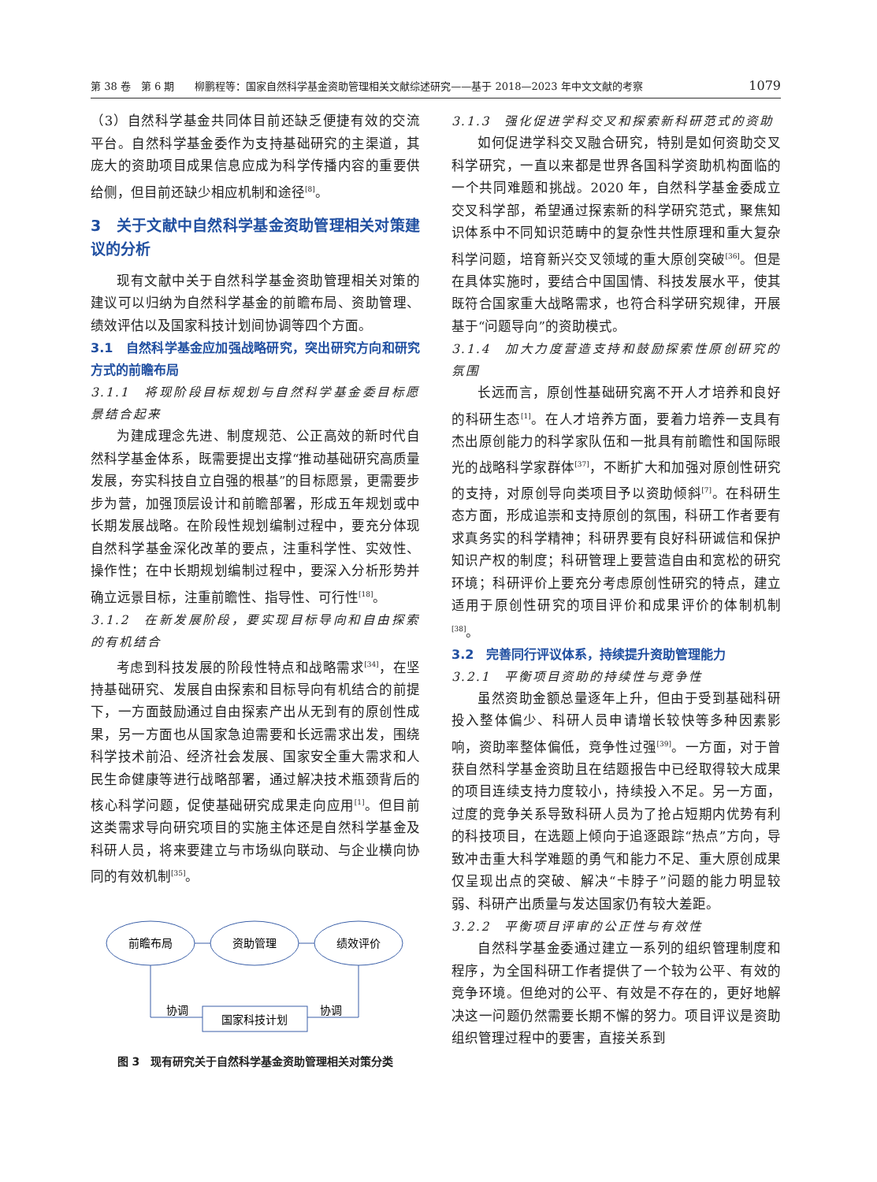第 38 卷　第 6 期　　柳鹏程等：国家自然科学基金资助管理相关文献综述研究——基于 2018—2023 年中文文献的考察 1079
（3）自然科学基金共同体目前还缺乏便捷有效的交流平台。自然科学基金委作为支持基础研究的主渠道，其庞大的资助项目成果信息应成为科学传播内容的重要供给侧，但目前还缺少相应机制和途径<sup>[8]</sup>。
3　关于文献中自然科学基金资助管理相关对策建议的分析
现有文献中关于自然科学基金资助管理相关对策的建议可以归纳为自然科学基金的前瞻布局、资助管理、绩效评估以及国家科技计划间协调等四个方面。
3.1　自然科学基金应加强战略研究，突出研究方向和研究方式的前瞻布局
3.1.1　将现阶段目标规划与自然科学基金委目标愿景结合起来
为建成理念先进、制度规范、公正高效的新时代自然科学基金体系，既需要提出支撑“推动基础研究高质量发展，夯实科技自立自强的根基”的目标愿景，更需要步步为营，加强顶层设计和前瞻部署，形成五年规划或中长期发展战略。在阶段性规划编制过程中，要充分体现自然科学基金深化改革的要点，注重科学性、实效性、操作性；在中长期规划编制过程中，要深入分析形势并确立远景目标，注重前瞻性、指导性、可行性<sup>[18]</sup>。
3.1.2　在新发展阶段，要实现目标导向和自由探索的有机结合
考虑到科技发展的阶段性特点和战略需求<sup>[34]</sup>，在坚持基础研究、发展自由探索和目标导向有机结合的前提下，一方面鼓励通过自由探索产出从无到有的原创性成果，另一方面也从国家急迫需要和长远需求出发，围绕科学技术前沿、经济社会发展、国家安全重大需求和人民生命健康等进行战略部署，通过解决技术瓶颈背后的核心科学问题，促使基础研究成果走向应用<sup>[1]</sup>。但目前这类需求导向研究项目的实施主体还是自然科学基金及科研人员，将来要建立与市场纵向联动、与企业横向协同的有效机制<sup>[35]</sup>。
前瞻布局
资助管理
绩效评价
国家科技计划
协调
协调
图 3　现有研究关于自然科学基金资助管理相关对策分类
3.1.3　强化促进学科交叉和探索新科研范式的资助
如何促进学科交叉融合研究，特别是如何资助交叉科学研究，一直以来都是世界各国科学资助机构面临的一个共同难题和挑战。2020 年，自然科学基金委成立交叉科学部，希望通过探索新的科学研究范式，聚焦知识体系中不同知识范畴中的复杂性共性原理和重大复杂科学问题，培育新兴交叉领域的重大原创突破<sup>[36]</sup>。但是在具体实施时，要结合中国国情、科技发展水平，使其既符合国家重大战略需求，也符合科学研究规律，开展基于“问题导向”的资助模式。
3.1.4　加大力度营造支持和鼓励探索性原创研究的氛围
长远而言，原创性基础研究离不开人才培养和良好的科研生态<sup>[1]</sup>。在人才培养方面，要着力培养一支具有杰出原创能力的科学家队伍和一批具有前瞻性和国际眼光的战略科学家群体<sup>[37]</sup>，不断扩大和加强对原创性研究的支持，对原创导向类项目予以资助倾斜<sup>[7]</sup>。在科研生态方面，形成追崇和支持原创的氛围，科研工作者要有求真务实的科学精神；科研界要有良好科研诚信和保护知识产权的制度；科研管理上要营造自由和宽松的研究环境；科研评价上要充分考虑原创性研究的特点，建立适用于原创性研究的项目评价和成果评价的体制机制<sup>[38]</sup>。
3.2　完善同行评议体系，持续提升资助管理能力
3.2.1　平衡项目资助的持续性与竞争性
虽然资助金额总量逐年上升，但由于受到基础科研投入整体偏少、科研人员申请增长较快等多种因素影响，资助率整体偏低，竞争性过强<sup>[39]</sup>。一方面，对于曾获自然科学基金资助且在结题报告中已经取得较大成果的项目连续支持力度较小，持续投入不足。另一方面，过度的竞争关系导致科研人员为了抢占短期内优势有利的科技项目，在选题上倾向于追逐跟踪“热点”方向，导致冲击重大科学难题的勇气和能力不足、重大原创成果仅呈现出点的突破、解决“卡脖子”问题的能力明显较弱、科研产出质量与发达国家仍有较大差距。
3.2.2　平衡项目评审的公正性与有效性
自然科学基金委通过建立一系列的组织管理制度和程序，为全国科研工作者提供了一个较为公平、有效的竞争环境。但绝对的公平、有效是不存在的，更好地解决这一问题仍然需要长期不懈的努力。项目评议是资助组织管理过程中的要害，直接关系到